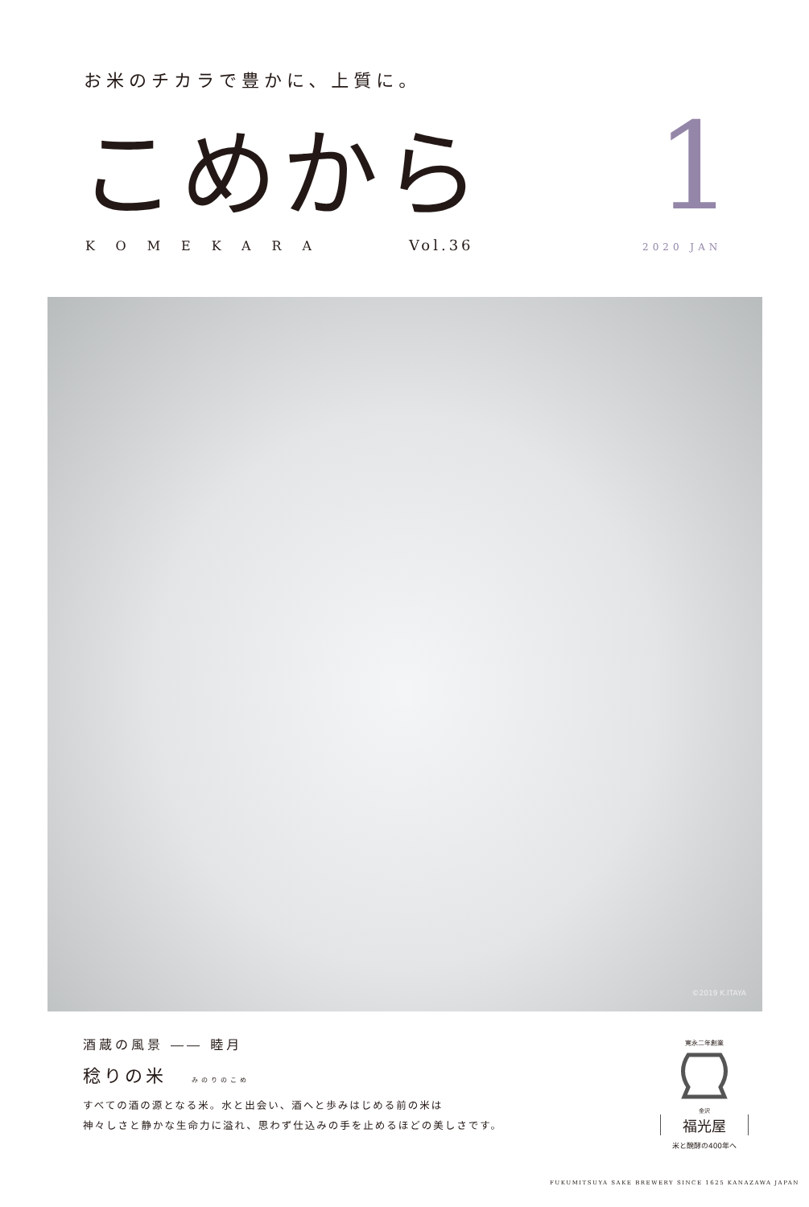お米のチカラで豊かに、上質に。
こめから 1
KOMEKARA Vol.36 2020 JAN
©2019 K.ITAYA
酒蔵の風景 ―― 睦月
稔りの米 みのりのこめ
すべての酒の源となる米。水と出会い、酒へと歩みはじめる前の米は
神々しさと静かな生命力に溢れ、思わず仕込みの手を止めるほどの美しさです。
寛永二年創業
金沢
福光屋
米と醗酵の400年へ
FUKUMITSUYA SAKE BREWERY SINCE 1625 KANAZAWA JAPAN